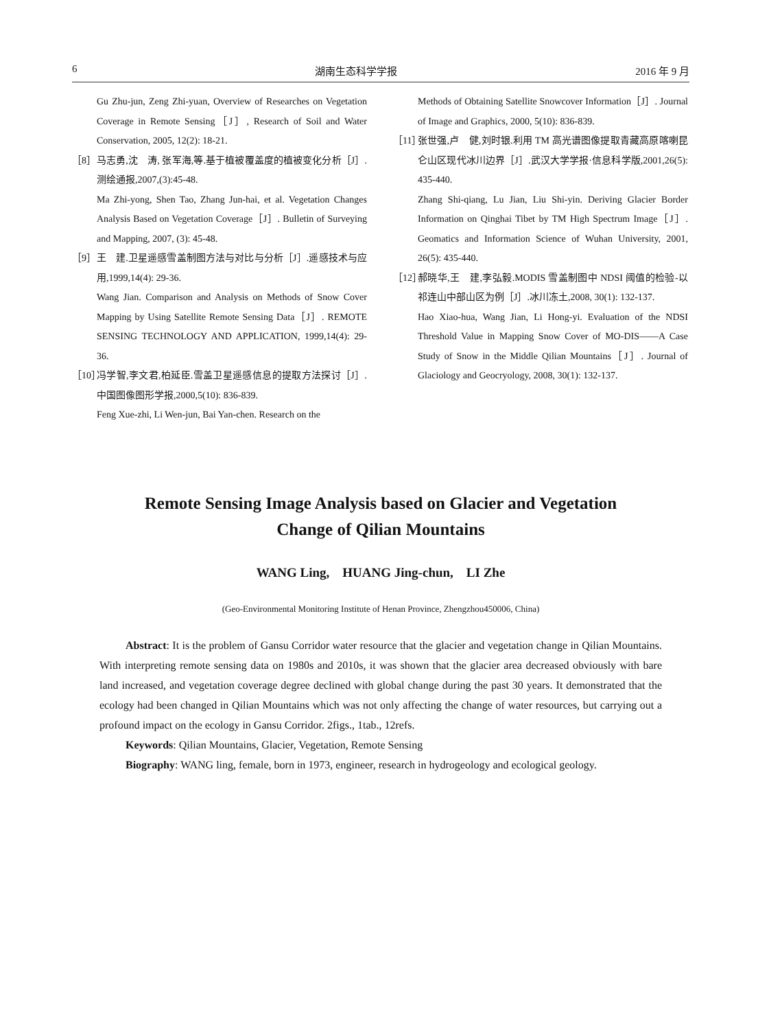6 湖南生态科学学报 2016 年 9 月
Gu Zhu-jun, Zeng Zhi-yuan, Overview of Researches on Vegetation Coverage in Remote Sensing［J］, Research of Soil and Water Conservation, 2005, 12(2): 18-21.
［8］ 马志勇,沈　涛, 张军海,等.基于植被覆盖度的植被变化分析［J］.测绘通报,2007,(3):45-48.
Ma Zhi-yong, Shen Tao, Zhang Jun-hai, et al. Vegetation Changes Analysis Based on Vegetation Coverage［J］. Bulletin of Surveying and Mapping, 2007, (3): 45-48.
［9］ 王　建.卫星遥感雪盖制图方法与对比与分析［J］.遥感技术与应用,1999,14(4): 29-36.
Wang Jian. Comparison and Analysis on Methods of Snow Cover Mapping by Using Satellite Remote Sensing Data［J］. REMOTE SENSING TECHNOLOGY AND APPLICATION, 1999,14(4): 29-36.
［10］ 冯学智,李文君,柏延臣.雪盖卫星遥感信息的提取方法探讨［J］.中国图像图形学报,2000,5(10): 836-839.
Feng Xue-zhi, Li Wen-jun, Bai Yan-chen. Research on the
Methods of Obtaining Satellite Snowcover Information［J］. Journal of Image and Graphics, 2000, 5(10): 836-839.
［11］ 张世强,卢　健,刘时银.利用 TM 高光谱图像提取青藏高原喀喇昆仑山区现代冰川边界［J］.武汉大学学报·信息科学版,2001,26(5): 435-440.
Zhang Shi-qiang, Lu Jian, Liu Shi-yin. Deriving Glacier Border Information on Qinghai Tibet by TM High Spectrum Image［J］. Geomatics and Information Science of Wuhan University, 2001, 26(5): 435-440.
［12］ 郝晓华,王　建,李弘毅.MODIS 雪盖制图中 NDSI 阈值的检验-以祁连山中部山区为例［J］.冰川冻土,2008, 30(1): 132-137.
Hao Xiao-hua, Wang Jian, Li Hong-yi. Evaluation of the NDSI Threshold Value in Mapping Snow Cover of MO-DIS——A Case Study of Snow in the Middle Qilian Mountains［J］. Journal of Glaciology and Geocryology, 2008, 30(1): 132-137.
Remote Sensing Image Analysis based on Glacier and Vegetation
Change of Qilian Mountains
WANG Ling,　HUANG Jing-chun,　LI Zhe
(Geo-Environmental Monitoring Institute of Henan Province, Zhengzhou450006, China)
Abstract: It is the problem of Gansu Corridor water resource that the glacier and vegetation change in Qilian Mountains. With interpreting remote sensing data on 1980s and 2010s, it was shown that the glacier area decreased obviously with bare land increased, and vegetation coverage degree declined with global change during the past 30 years. It demonstrated that the ecology had been changed in Qilian Mountains which was not only affecting the change of water resources, but carrying out a profound impact on the ecology in Gansu Corridor. 2figs., 1tab., 12refs.
Keywords: Qilian Mountains, Glacier, Vegetation, Remote Sensing
Biography: WANG ling, female, born in 1973, engineer, research in hydrogeology and ecological geology.